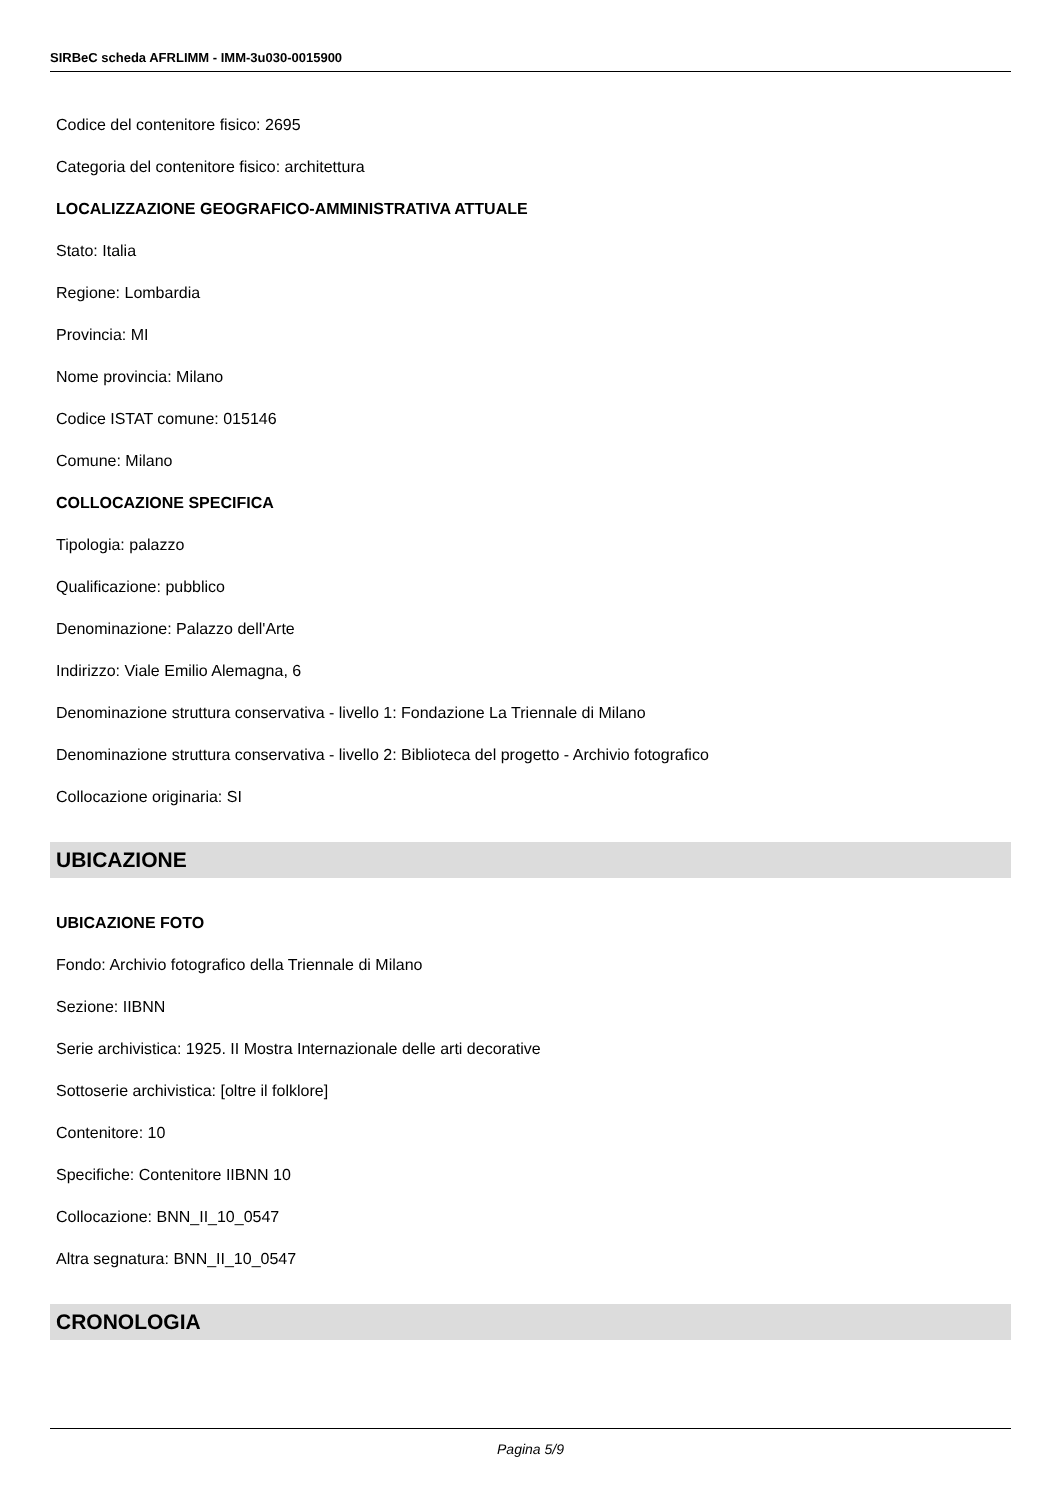SIRBeC scheda AFRLIMM - IMM-3u030-0015900
Codice del contenitore fisico: 2695
Categoria del contenitore fisico: architettura
LOCALIZZAZIONE GEOGRAFICO-AMMINISTRATIVA ATTUALE
Stato: Italia
Regione: Lombardia
Provincia: MI
Nome provincia: Milano
Codice ISTAT comune: 015146
Comune: Milano
COLLOCAZIONE SPECIFICA
Tipologia: palazzo
Qualificazione: pubblico
Denominazione: Palazzo dell'Arte
Indirizzo: Viale Emilio Alemagna, 6
Denominazione struttura conservativa - livello 1: Fondazione La Triennale di Milano
Denominazione struttura conservativa - livello 2: Biblioteca del progetto - Archivio fotografico
Collocazione originaria: SI
UBICAZIONE
UBICAZIONE FOTO
Fondo: Archivio fotografico della Triennale di Milano
Sezione: IIBNN
Serie archivistica: 1925. II Mostra Internazionale delle arti decorative
Sottoserie archivistica: [oltre il folklore]
Contenitore: 10
Specifiche: Contenitore IIBNN 10
Collocazione: BNN_II_10_0547
Altra segnatura: BNN_II_10_0547
CRONOLOGIA
Pagina 5/9